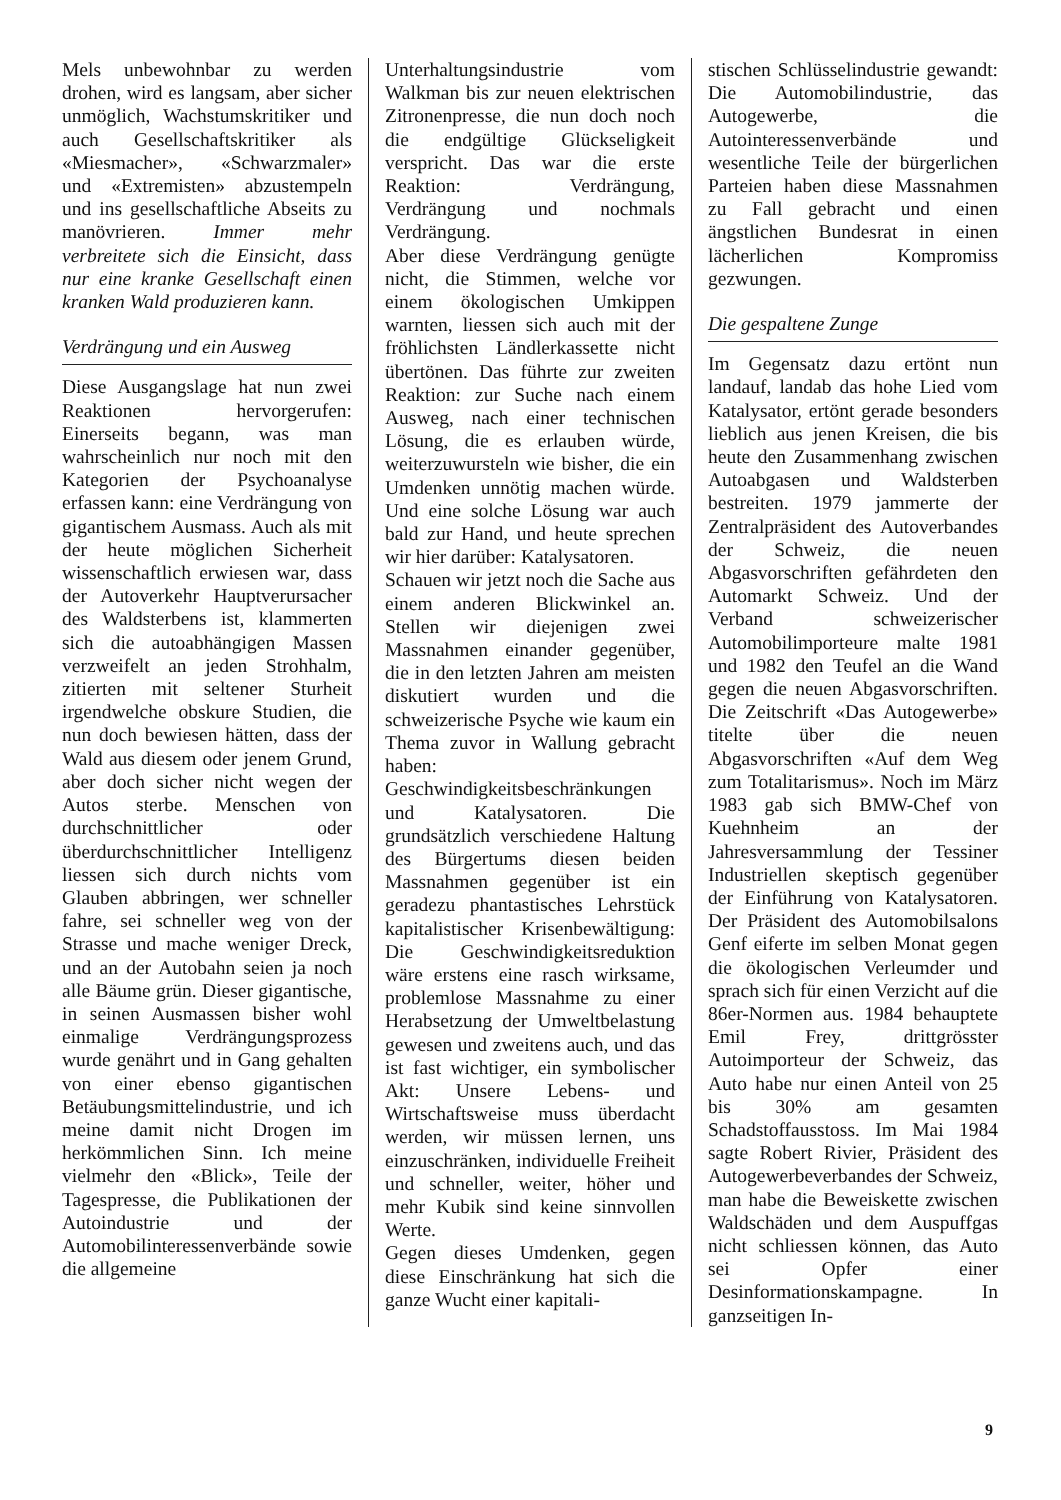Mels unbewohnbar zu werden drohen, wird es langsam, aber sicher unmöglich, Wachstumskritiker und auch Gesellschaftskritiker als «Miesmacher», «Schwarzmaler» und «Extremisten» abzustempeln und ins gesellschaftliche Abseits zu manövrieren. Immer mehr verbreitete sich die Einsicht, dass nur eine kranke Gesellschaft einen kranken Wald produzieren kann.
Verdrängung und ein Ausweg
Diese Ausgangslage hat nun zwei Reaktionen hervorgerufen: Einerseits begann, was man wahrscheinlich nur noch mit den Kategorien der Psychoanalyse erfassen kann: eine Verdrängung von gigantischem Ausmass. Auch als mit der heute möglichen Sicherheit wissenschaftlich erwiesen war, dass der Autoverkehr Hauptverursacher des Waldsterbens ist, klammerten sich die autoabhängigen Massen verzweifelt an jeden Strohhalm, zitierten mit seltener Sturheit irgendwelche obskure Studien, die nun doch bewiesen hätten, dass der Wald aus diesem oder jenem Grund, aber doch sicher nicht wegen der Autos sterbe. Menschen von durchschnittlicher oder überdurchschnittlicher Intelligenz liessen sich durch nichts vom Glauben abbringen, wer schneller fahre, sei schneller weg von der Strasse und mache weniger Dreck, und an der Autobahn seien ja noch alle Bäume grün. Dieser gigantische, in seinen Ausmassen bisher wohl einmalige Verdrängungsprozess wurde genährt und in Gang gehalten von einer ebenso gigantischen Betäubungsmittelindustrie, und ich meine damit nicht Drogen im herkömmlichen Sinn. Ich meine vielmehr den «Blick», Teile der Tagespresse, die Publikationen der Autoindustrie und der Automobilinteressenverbände sowie die allgemeine
Unterhaltungsindustrie vom Walkman bis zur neuen elektrischen Zitronenpresse, die nun doch noch die endgültige Glückseligkeit verspricht. Das war die erste Reaktion: Verdrängung, Verdrängung und nochmals Verdrängung.
Aber diese Verdrängung genügte nicht, die Stimmen, welche vor einem ökologischen Umkippen warnten, liessen sich auch mit der fröhlichsten Ländlerkassette nicht übertönen. Das führte zur zweiten Reaktion: zur Suche nach einem Ausweg, nach einer technischen Lösung, die es erlauben würde, weiterzuwursteln wie bisher, die ein Umdenken unnötig machen würde. Und eine solche Lösung war auch bald zur Hand, und heute sprechen wir hier darüber: Katalysatoren.
Schauen wir jetzt noch die Sache aus einem anderen Blickwinkel an. Stellen wir diejenigen zwei Massnahmen einander gegenüber, die in den letzten Jahren am meisten diskutiert wurden und die schweizerische Psyche wie kaum ein Thema zuvor in Wallung gebracht haben: Geschwindigkeitsbeschränkungen und Katalysatoren. Die grundsätzlich verschiedene Haltung des Bürgertums diesen beiden Massnahmen gegenüber ist ein geradezu phantastisches Lehrstück kapitalistischer Krisenbewältigung: Die Geschwindigkeitsreduktion wäre erstens eine rasch wirksame, problemlose Massnahme zu einer Herabsetzung der Umweltbelastung gewesen und zweitens auch, und das ist fast wichtiger, ein symbolischer Akt: Unsere Lebens- und Wirtschaftsweise muss überdacht werden, wir müssen lernen, uns einzuschränken, individuelle Freiheit und schneller, weiter, höher und mehr Kubik sind keine sinnvollen Werte.
Gegen dieses Umdenken, gegen diese Einschränkung hat sich die ganze Wucht einer kapitali-
stischen Schlüsselindustrie gewandt: Die Automobilindustrie, das Autogewerbe, die Autointeressenverbände und wesentliche Teile der bürgerlichen Parteien haben diese Massnahmen zu Fall gebracht und einen ängstlichen Bundesrat in einen lächerlichen Kompromiss gezwungen.
Die gespaltene Zunge
Im Gegensatz dazu ertönt nun landauf, landab das hohe Lied vom Katalysator, ertönt gerade besonders lieblich aus jenen Kreisen, die bis heute den Zusammenhang zwischen Autoabgasen und Waldsterben bestreiten. 1979 jammerte der Zentralpräsident des Autoverbandes der Schweiz, die neuen Abgasvorschriften gefährdeten den Automarkt Schweiz. Und der Verband schweizerischer Automobilimporteure malte 1981 und 1982 den Teufel an die Wand gegen die neuen Abgasvorschriften. Die Zeitschrift «Das Autogewerbe» titelte über die neuen Abgasvorschriften «Auf dem Weg zum Totalitarismus». Noch im März 1983 gab sich BMW-Chef von Kuehnheim an der Jahresversammlung der Tessiner Industriellen skeptisch gegenüber der Einführung von Katalysatoren. Der Präsident des Automobilsalons Genf eiferte im selben Monat gegen die ökologischen Verleumder und sprach sich für einen Verzicht auf die 86er-Normen aus. 1984 behauptete Emil Frey, drittgrösster Autoimporteur der Schweiz, das Auto habe nur einen Anteil von 25 bis 30% am gesamten Schadstoffausstoss. Im Mai 1984 sagte Robert Rivier, Präsident des Autogewerbeverbandes der Schweiz, man habe die Beweiskette zwischen Waldschäden und dem Auspuffgas nicht schliessen können, das Auto sei Opfer einer Desinformationskampagne. In ganzseitigen In-
9